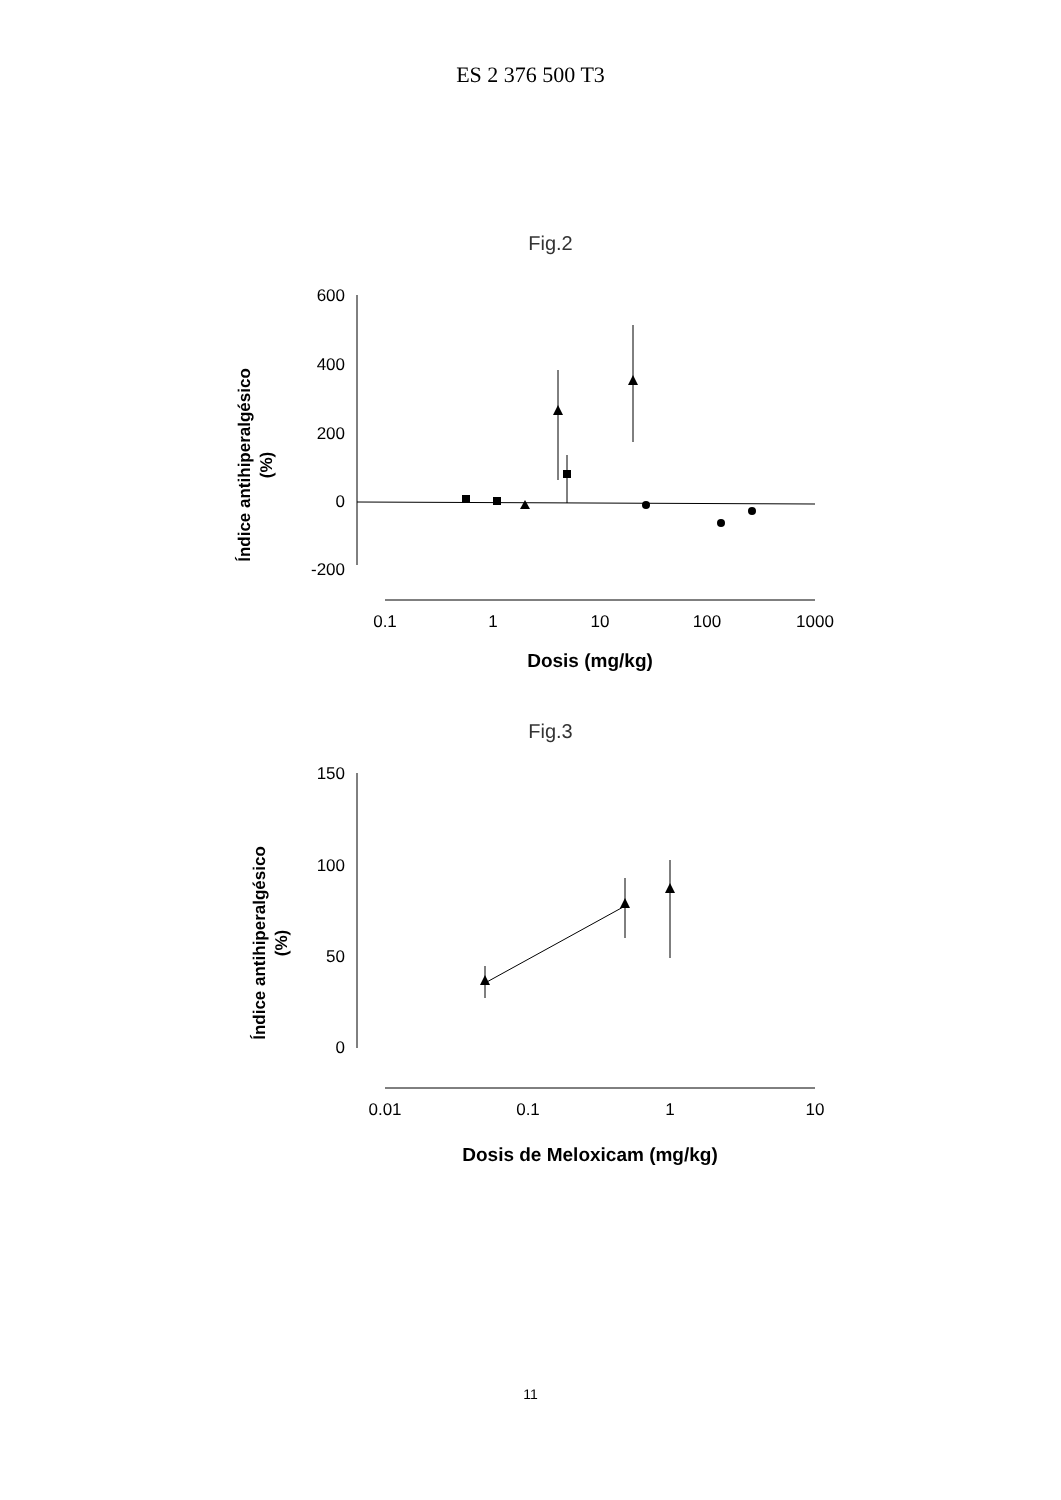ES 2 376 500 T3
Fig.2
Índice antihiperalgésico
(%)
600
400
200
0
-200
0.1
1
10
100
1000
Dosis (mg/kg)
Fig.3
Índice antihiperalgésico
(%)
150
100
50
0
0.01
0.1
1
10
Dosis de Meloxicam (mg/kg)
11